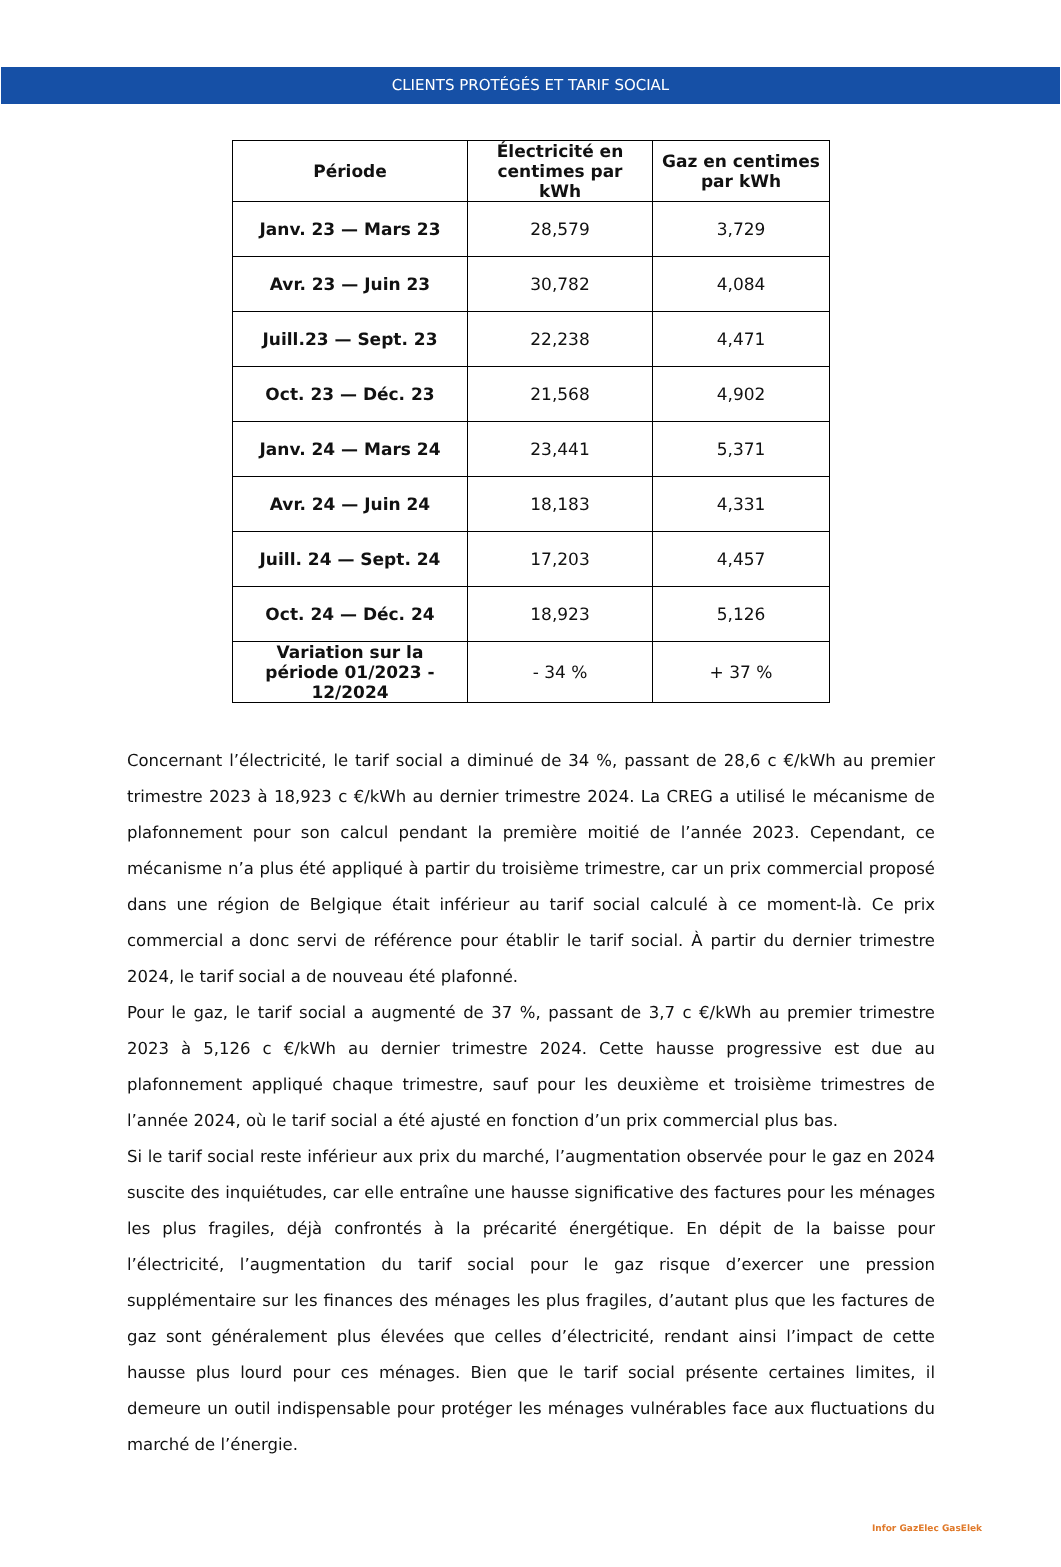CLIENTS PROTÉGÉS ET TARIF SOCIAL
| Période | Électricité en centimes par kWh | Gaz en centimes par kWh |
| --- | --- | --- |
| Janv. 23 — Mars 23 | 28,579 | 3,729 |
| Avr. 23 — Juin 23 | 30,782 | 4,084 |
| Juill.23 — Sept. 23 | 22,238 | 4,471 |
| Oct. 23 — Déc. 23 | 21,568 | 4,902 |
| Janv. 24 — Mars 24 | 23,441 | 5,371 |
| Avr. 24 — Juin 24 | 18,183 | 4,331 |
| Juill. 24 — Sept. 24 | 17,203 | 4,457 |
| Oct. 24 — Déc. 24 | 18,923 | 5,126 |
| Variation sur la période 01/2023 - 12/2024 | - 34 % | + 37 % |
Concernant l’électricité, le tarif social a diminué de 34 %, passant de 28,6 c €/kWh au premier trimestre 2023 à 18,923 c €/kWh au dernier trimestre 2024. La CREG a utilisé le mécanisme de plafonnement pour son calcul pendant la première moitié de l’année 2023. Cependant, ce mécanisme n’a plus été appliqué à partir du troisième trimestre, car un prix commercial proposé dans une région de Belgique était inférieur au tarif social calculé à ce moment-là. Ce prix commercial a donc servi de référence pour établir le tarif social. À partir du dernier trimestre 2024, le tarif social a de nouveau été plafonné.
Pour le gaz, le tarif social a augmenté de 37 %, passant de 3,7 c €/kWh au premier trimestre 2023 à 5,126 c €/kWh au dernier trimestre 2024. Cette hausse progressive est due au plafonnement appliqué chaque trimestre, sauf pour les deuxième et troisième trimestres de l’année 2024, où le tarif social a été ajusté en fonction d’un prix commercial plus bas.
Si le tarif social reste inférieur aux prix du marché, l’augmentation observée pour le gaz en 2024 suscite des inquiétudes, car elle entraîne une hausse significative des factures pour les ménages les plus fragiles, déjà confrontés à la précarité énergétique. En dépit de la baisse pour l’électricité, l’augmentation du tarif social pour le gaz risque d’exercer une pression supplémentaire sur les finances des ménages les plus fragiles, d’autant plus que les factures de gaz sont généralement plus élevées que celles d’électricité, rendant ainsi l’impact de cette hausse plus lourd pour ces ménages. Bien que le tarif social présente certaines limites, il demeure un outil indispensable pour protéger les ménages vulnérables face aux fluctuations du marché de l’énergie.
Infor GazElec GasElek